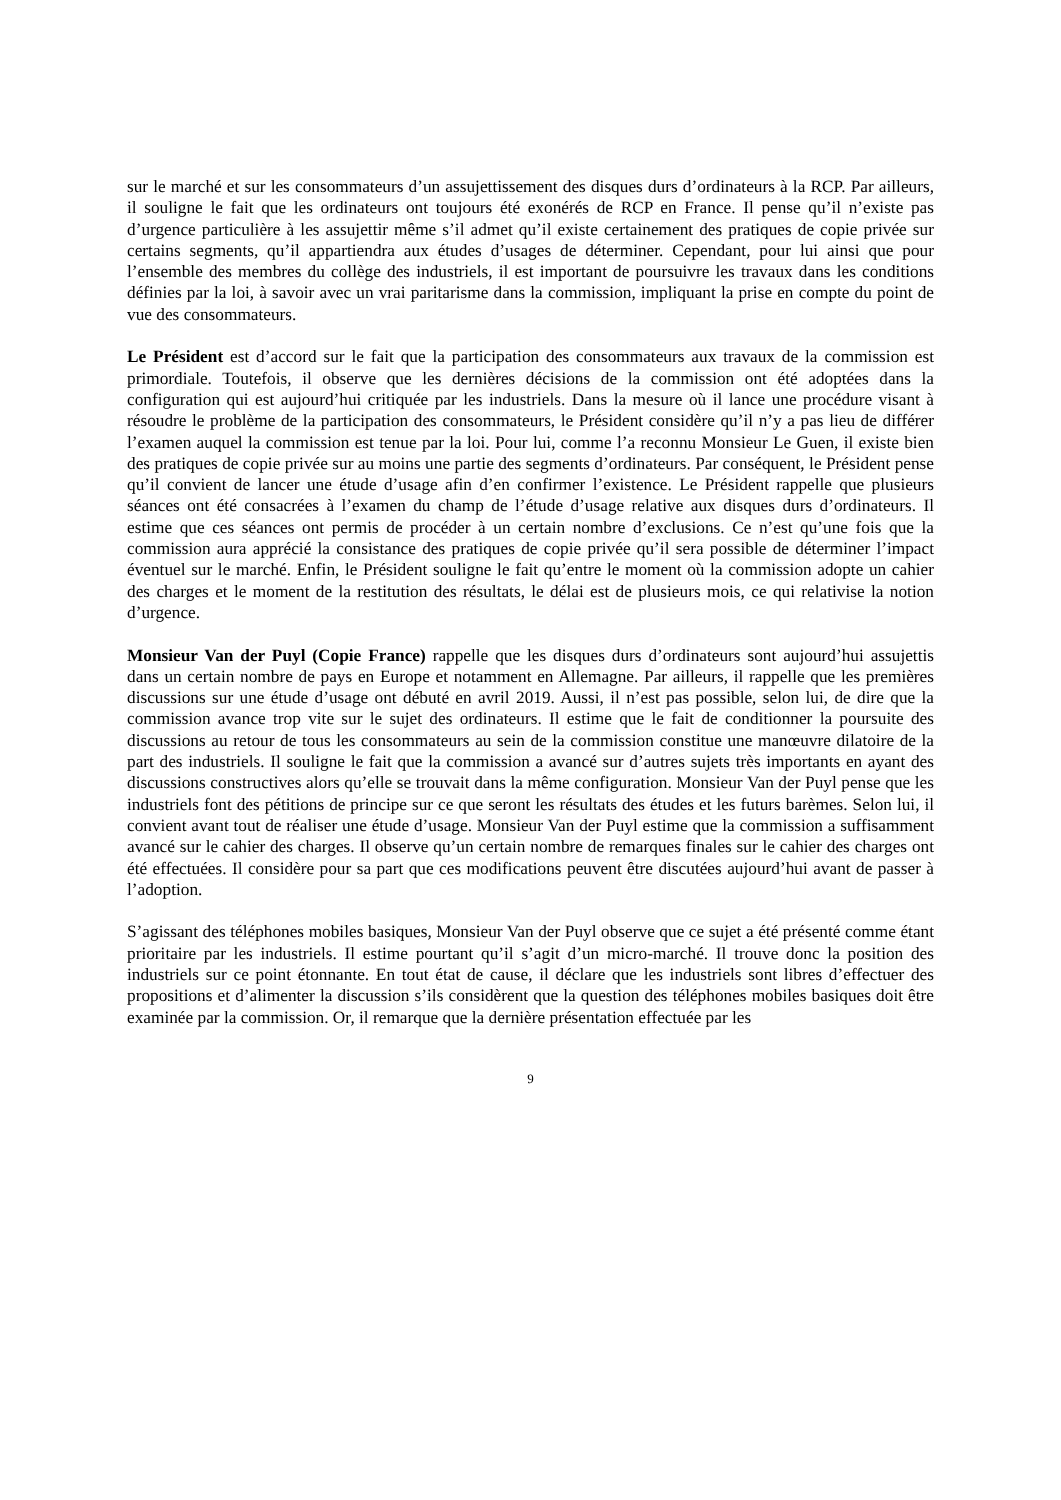sur le marché et sur les consommateurs d’un assujettissement des disques durs d’ordinateurs à la RCP. Par ailleurs, il souligne le fait que les ordinateurs ont toujours été exonérés de RCP en France. Il pense qu’il n’existe pas d’urgence particulière à les assujettir même s’il admet qu’il existe certainement des pratiques de copie privée sur certains segments, qu’il appartiendra aux études d’usages de déterminer. Cependant, pour lui ainsi que pour l’ensemble des membres du collège des industriels, il est important de poursuivre les travaux dans les conditions définies par la loi, à savoir avec un vrai paritarisme dans la commission, impliquant la prise en compte du point de vue des consommateurs.
Le Président est d’accord sur le fait que la participation des consommateurs aux travaux de la commission est primordiale. Toutefois, il observe que les dernières décisions de la commission ont été adoptées dans la configuration qui est aujourd’hui critiquée par les industriels. Dans la mesure où il lance une procédure visant à résoudre le problème de la participation des consommateurs, le Président considère qu’il n’y a pas lieu de différer l’examen auquel la commission est tenue par la loi. Pour lui, comme l’a reconnu Monsieur Le Guen, il existe bien des pratiques de copie privée sur au moins une partie des segments d’ordinateurs. Par conséquent, le Président pense qu’il convient de lancer une étude d’usage afin d’en confirmer l’existence. Le Président rappelle que plusieurs séances ont été consacrées à l’examen du champ de l’étude d’usage relative aux disques durs d’ordinateurs. Il estime que ces séances ont permis de procéder à un certain nombre d’exclusions. Ce n’est qu’une fois que la commission aura apprécié la consistance des pratiques de copie privée qu’il sera possible de déterminer l’impact éventuel sur le marché. Enfin, le Président souligne le fait qu’entre le moment où la commission adopte un cahier des charges et le moment de la restitution des résultats, le délai est de plusieurs mois, ce qui relativise la notion d’urgence.
Monsieur Van der Puyl (Copie France) rappelle que les disques durs d’ordinateurs sont aujourd’hui assujettis dans un certain nombre de pays en Europe et notamment en Allemagne. Par ailleurs, il rappelle que les premières discussions sur une étude d’usage ont débuté en avril 2019. Aussi, il n’est pas possible, selon lui, de dire que la commission avance trop vite sur le sujet des ordinateurs. Il estime que le fait de conditionner la poursuite des discussions au retour de tous les consommateurs au sein de la commission constitue une manœuvre dilatoire de la part des industriels. Il souligne le fait que la commission a avancé sur d’autres sujets très importants en ayant des discussions constructives alors qu’elle se trouvait dans la même configuration. Monsieur Van der Puyl pense que les industriels font des pétitions de principe sur ce que seront les résultats des études et les futurs barèmes. Selon lui, il convient avant tout de réaliser une étude d’usage. Monsieur Van der Puyl estime que la commission a suffisamment avancé sur le cahier des charges. Il observe qu’un certain nombre de remarques finales sur le cahier des charges ont été effectuées. Il considère pour sa part que ces modifications peuvent être discutées aujourd’hui avant de passer à l’adoption.
S’agissant des téléphones mobiles basiques, Monsieur Van der Puyl observe que ce sujet a été présenté comme étant prioritaire par les industriels. Il estime pourtant qu’il s’agit d’un micro-marché. Il trouve donc la position des industriels sur ce point étonnante. En tout état de cause, il déclare que les industriels sont libres d’effectuer des propositions et d’alimenter la discussion s’ils considèrent que la question des téléphones mobiles basiques doit être examinée par la commission. Or, il remarque que la dernière présentation effectuée par les
9